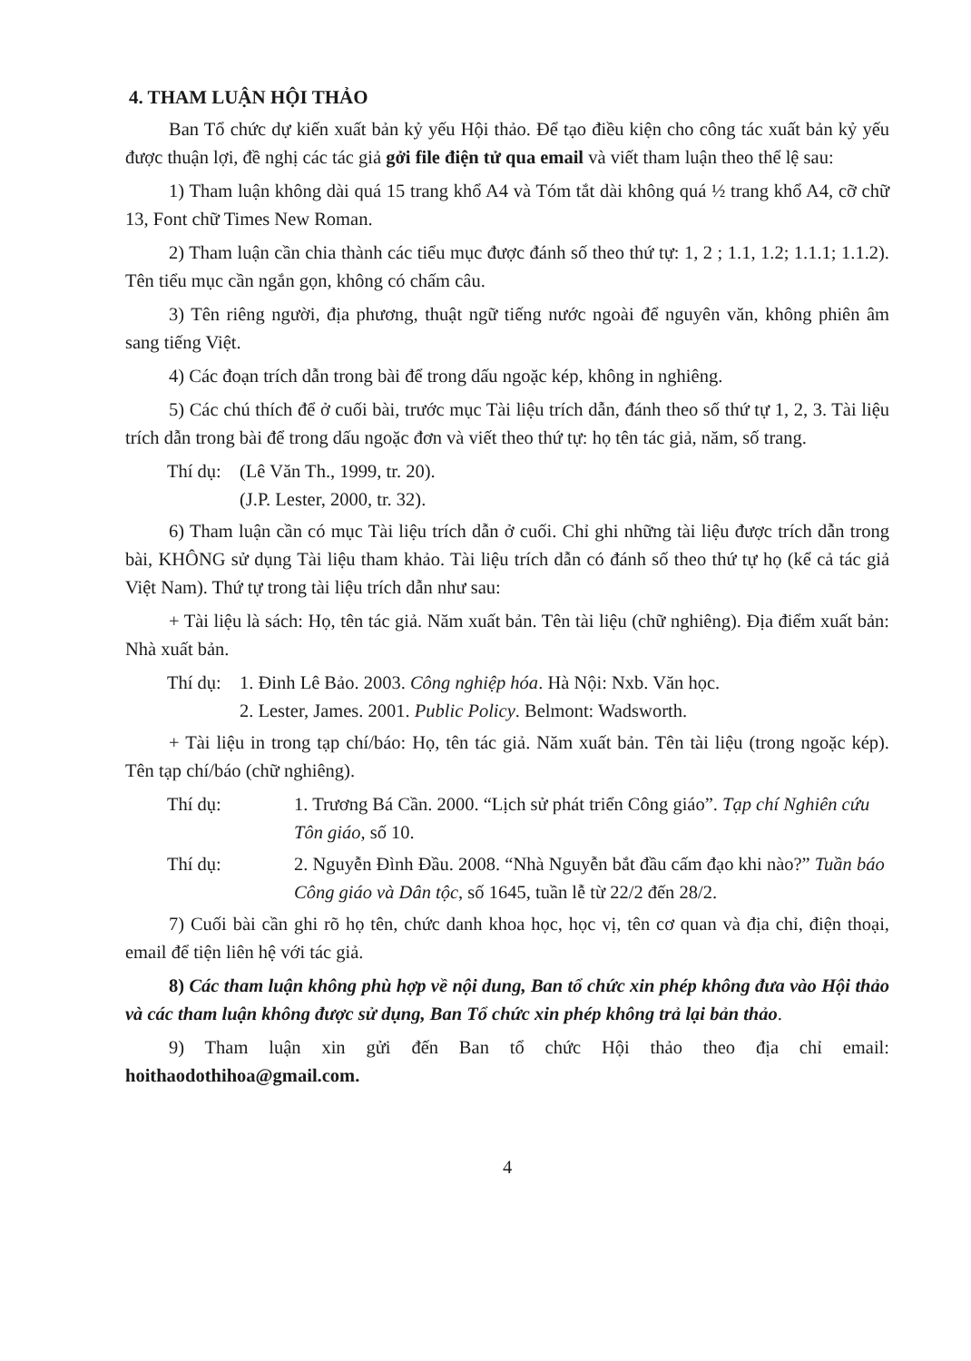4. THAM LUẬN HỘI THẢO
Ban Tổ chức dự kiến xuất bản kỷ yếu Hội thảo. Để tạo điều kiện cho công tác xuất bản kỷ yếu được thuận lợi, đề nghị các tác giả gởi file điện tử qua email và viết tham luận theo thể lệ sau:
1) Tham luận không dài quá 15 trang khổ A4 và Tóm tắt dài không quá ½ trang khổ A4, cỡ chữ 13, Font chữ Times New Roman.
2) Tham luận cần chia thành các tiểu mục được đánh số theo thứ tự: 1, 2 ; 1.1, 1.2; 1.1.1; 1.1.2). Tên tiểu mục cần ngắn gọn, không có chấm câu.
3) Tên riêng người, địa phương, thuật ngữ tiếng nước ngoài để nguyên văn, không phiên âm sang tiếng Việt.
4) Các đoạn trích dẫn trong bài để trong dấu ngoặc kép, không in nghiêng.
5) Các chú thích để ở cuối bài, trước mục Tài liệu trích dẫn, đánh theo số thứ tự 1, 2, 3. Tài liệu trích dẫn trong bài để trong dấu ngoặc đơn và viết theo thứ tự: họ tên tác giả, năm, số trang.
Thí dụ: (Lê Văn Th., 1999, tr. 20).
(J.P. Lester, 2000, tr. 32).
6) Tham luận cần có mục Tài liệu trích dẫn ở cuối. Chỉ ghi những tài liệu được trích dẫn trong bài, KHÔNG sử dụng Tài liệu tham khảo. Tài liệu trích dẫn có đánh số theo thứ tự họ (kể cả tác giả Việt Nam). Thứ tự trong tài liệu trích dẫn như sau:
+ Tài liệu là sách: Họ, tên tác giả. Năm xuất bản. Tên tài liệu (chữ nghiêng). Địa điểm xuất bản: Nhà xuất bản.
Thí dụ: 1. Đinh Lê Bảo. 2003. Công nghiệp hóa. Hà Nội: Nxb. Văn học.
2. Lester, James. 2001. Public Policy. Belmont: Wadsworth.
+ Tài liệu in trong tạp chí/báo: Họ, tên tác giả. Năm xuất bản. Tên tài liệu (trong ngoặc kép). Tên tạp chí/báo (chữ nghiêng).
Thí dụ: 1. Trương Bá Cần. 2000. “Lịch sử phát triển Công giáo”. Tạp chí Nghiên cứu Tôn giáo, số 10.
Thí dụ: 2. Nguyễn Đình Đầu. 2008. “Nhà Nguyễn bắt đầu cấm đạo khi nào?” Tuần báo Công giáo và Dân tộc, số 1645, tuần lễ từ 22/2 đến 28/2.
7) Cuối bài cần ghi rõ họ tên, chức danh khoa học, học vị, tên cơ quan và địa chỉ, điện thoại, email để tiện liên hệ với tác giả.
8) Các tham luận không phù hợp về nội dung, Ban tổ chức xin phép không đưa vào Hội thảo và các tham luận không được sử dụng, Ban Tổ chức xin phép không trả lại bản thảo.
9) Tham luận xin gửi đến Ban tổ chức Hội thảo theo địa chỉ email: hoithaodothihoa@gmail.com.
4